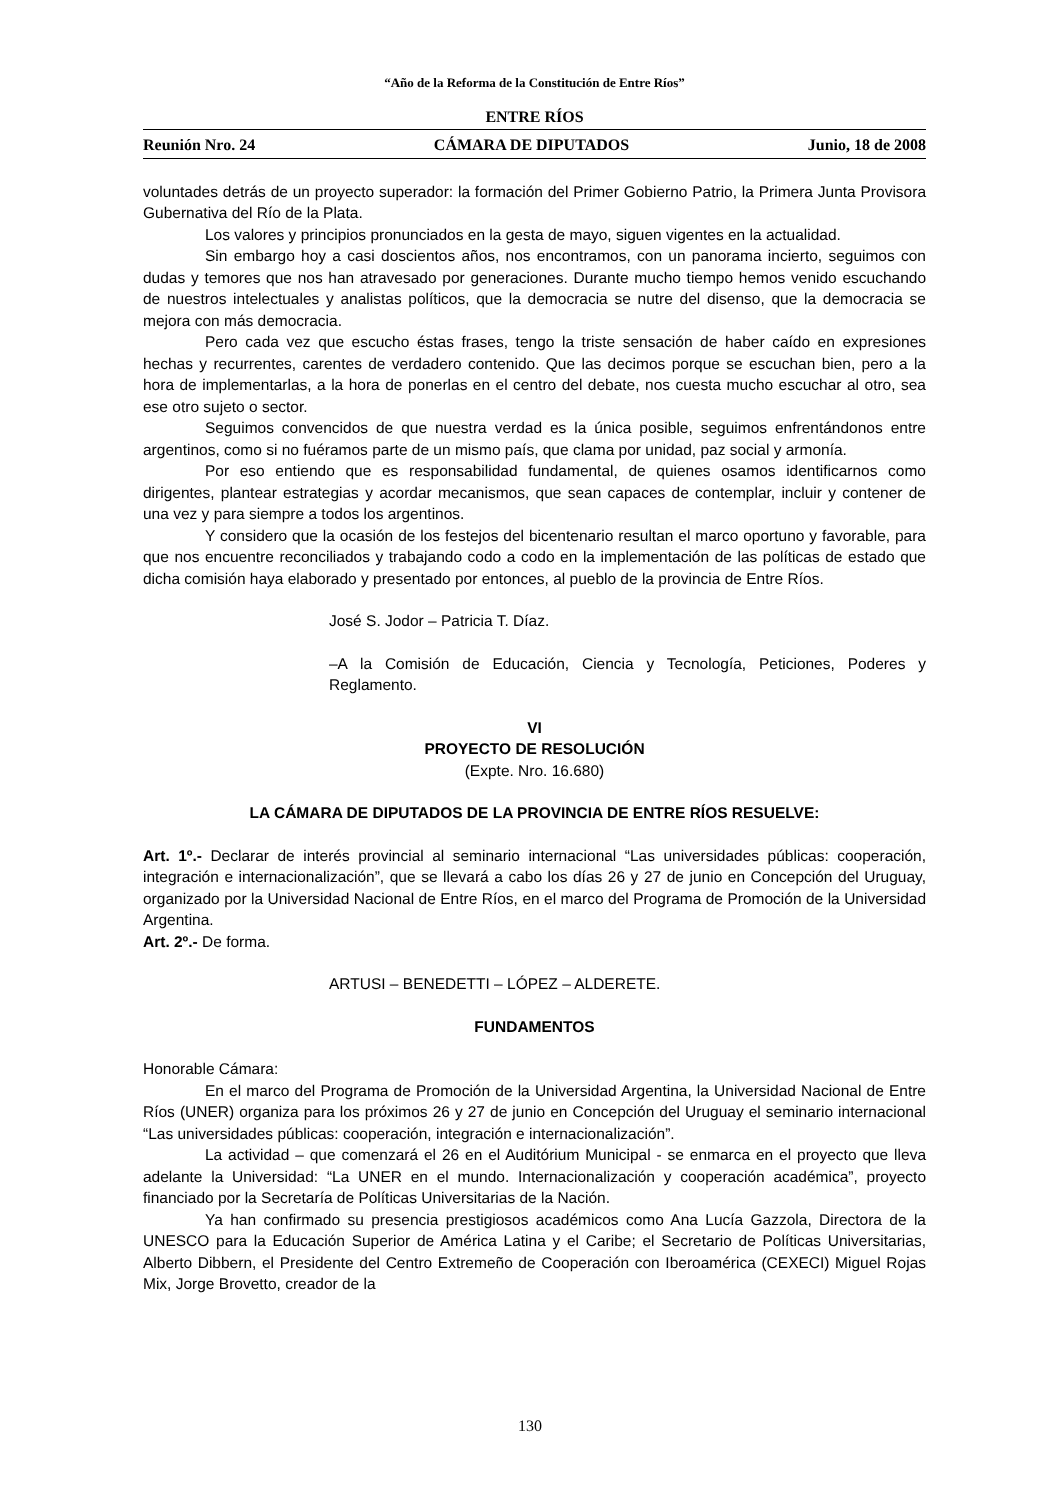“Año de la Reforma de la Constitución de Entre Ríos”
ENTRE RÍOS
Reunión Nro. 24 CÁMARA DE DIPUTADOS Junio, 18 de 2008
voluntades detrás de un proyecto superador: la formación del Primer Gobierno Patrio, la Primera Junta Provisora Gubernativa del Río de la Plata.
Los valores y principios pronunciados en la gesta de mayo, siguen vigentes en la actualidad.
Sin embargo hoy a casi doscientos años, nos encontramos, con un panorama incierto, seguimos con dudas y temores que nos han atravesado por generaciones. Durante mucho tiempo hemos venido escuchando de nuestros intelectuales y analistas políticos, que la democracia se nutre del disenso, que la democracia se mejora con más democracia.
Pero cada vez que escucho éstas frases, tengo la triste sensación de haber caído en expresiones hechas y recurrentes, carentes de verdadero contenido. Que las decimos porque se escuchan bien, pero a la hora de implementarlas, a la hora de ponerlas en el centro del debate, nos cuesta mucho escuchar al otro, sea ese otro sujeto o sector.
Seguimos convencidos de que nuestra verdad es la única posible, seguimos enfrentándonos entre argentinos, como si no fuéramos parte de un mismo país, que clama por unidad, paz social y armonía.
Por eso entiendo que es responsabilidad fundamental, de quienes osamos identificarnos como dirigentes, plantear estrategias y acordar mecanismos, que sean capaces de contemplar, incluir y contener de una vez y para siempre a todos los argentinos.
Y considero que la ocasión de los festejos del bicentenario resultan el marco oportuno y favorable, para que nos encuentre reconciliados y trabajando codo a codo en la implementación de las políticas de estado que dicha comisión haya elaborado y presentado por entonces, al pueblo de la provincia de Entre Ríos.
José S. Jodor – Patricia T. Díaz.
–A la Comisión de Educación, Ciencia y Tecnología, Peticiones, Poderes y Reglamento.
VI
PROYECTO DE RESOLUCIÓN
(Expte. Nro. 16.680)
LA CÁMARA DE DIPUTADOS DE LA PROVINCIA DE ENTRE RÍOS RESUELVE:
Art. 1º.- Declarar de interés provincial al seminario internacional “Las universidades públicas: cooperación, integración e internacionalización”, que se llevará a cabo los días 26 y 27 de junio en Concepción del Uruguay, organizado por la Universidad Nacional de Entre Ríos, en el marco del Programa de Promoción de la Universidad Argentina.
Art. 2º.- De forma.
ARTUSI – BENEDETTI – LÓPEZ – ALDERETE.
FUNDAMENTOS
Honorable Cámara:
En el marco del Programa de Promoción de la Universidad Argentina, la Universidad Nacional de Entre Ríos (UNER) organiza para los próximos 26 y 27 de junio en Concepción del Uruguay el seminario internacional “Las universidades públicas: cooperación, integración e internacionalización”.
La actividad – que comenzará el 26 en el Auditórium Municipal - se enmarca en el proyecto que lleva adelante la Universidad: “La UNER en el mundo. Internacionalización y cooperación académica”, proyecto financiado por la Secretaría de Políticas Universitarias de la Nación.
Ya han confirmado su presencia prestigiosos académicos como Ana Lucía Gazzola, Directora de la UNESCO para la Educación Superior de América Latina y el Caribe; el Secretario de Políticas Universitarias, Alberto Dibbern, el Presidente del Centro Extremeño de Cooperación con Iberoamérica (CEXECI) Miguel Rojas Mix, Jorge Brovetto, creador de la
130